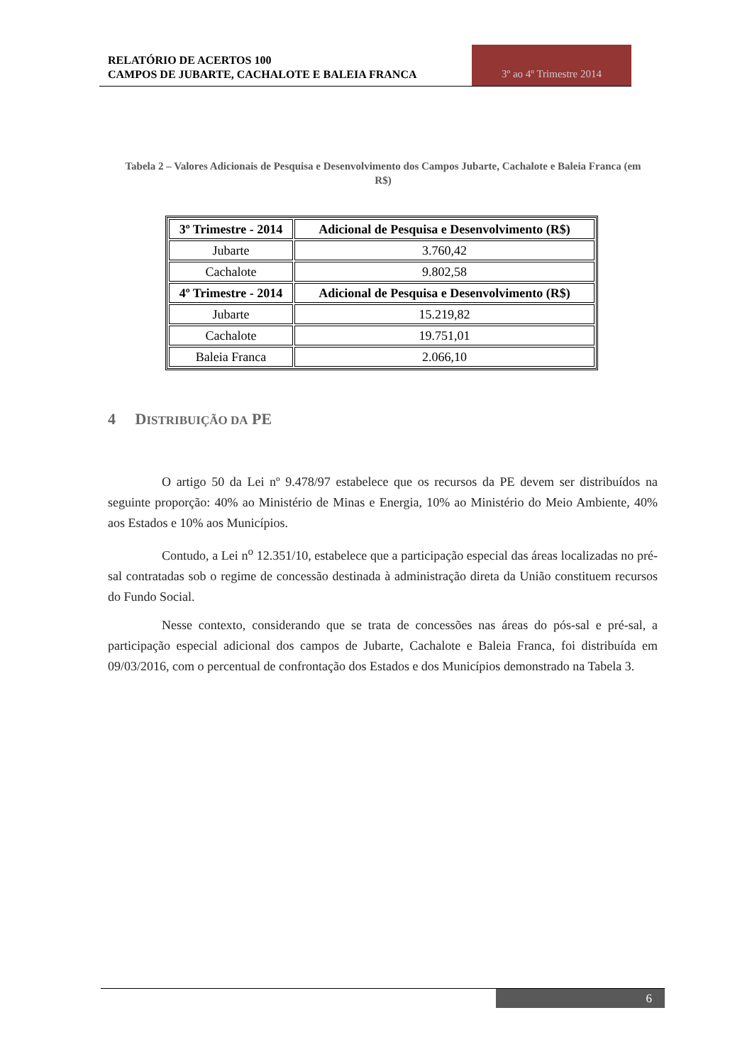RELATÓRIO DE ACERTOS 100
CAMPOS DE JUBARTE, CACHALOTE E BALEIA FRANCA
3º ao 4º Trimestre 2014
Tabela 2 – Valores Adicionais de Pesquisa e Desenvolvimento dos Campos Jubarte, Cachalote e Baleia Franca (em R$)
| 3º Trimestre - 2014 | Adicional de Pesquisa e Desenvolvimento (R$) |
| --- | --- |
| Jubarte | 3.760,42 |
| Cachalote | 9.802,58 |
| 4º Trimestre - 2014 | Adicional de Pesquisa e Desenvolvimento (R$) |
| Jubarte | 15.219,82 |
| Cachalote | 19.751,01 |
| Baleia Franca | 2.066,10 |
4 DISTRIBUIÇÃO DA PE
O artigo 50 da Lei nº 9.478/97 estabelece que os recursos da PE devem ser distribuídos na seguinte proporção: 40% ao Ministério de Minas e Energia, 10% ao Ministério do Meio Ambiente, 40% aos Estados e 10% aos Municípios.
Contudo, a Lei n<sup>o</sup> 12.351/10, estabelece que a participação especial das áreas localizadas no pré-sal contratadas sob o regime de concessão destinada à administração direta da União constituem recursos do Fundo Social.
Nesse contexto, considerando que se trata de concessões nas áreas do pós-sal e pré-sal, a participação especial adicional dos campos de Jubarte, Cachalote e Baleia Franca, foi distribuída em 09/03/2016, com o percentual de confrontação dos Estados e dos Municípios demonstrado na Tabela 3.
6